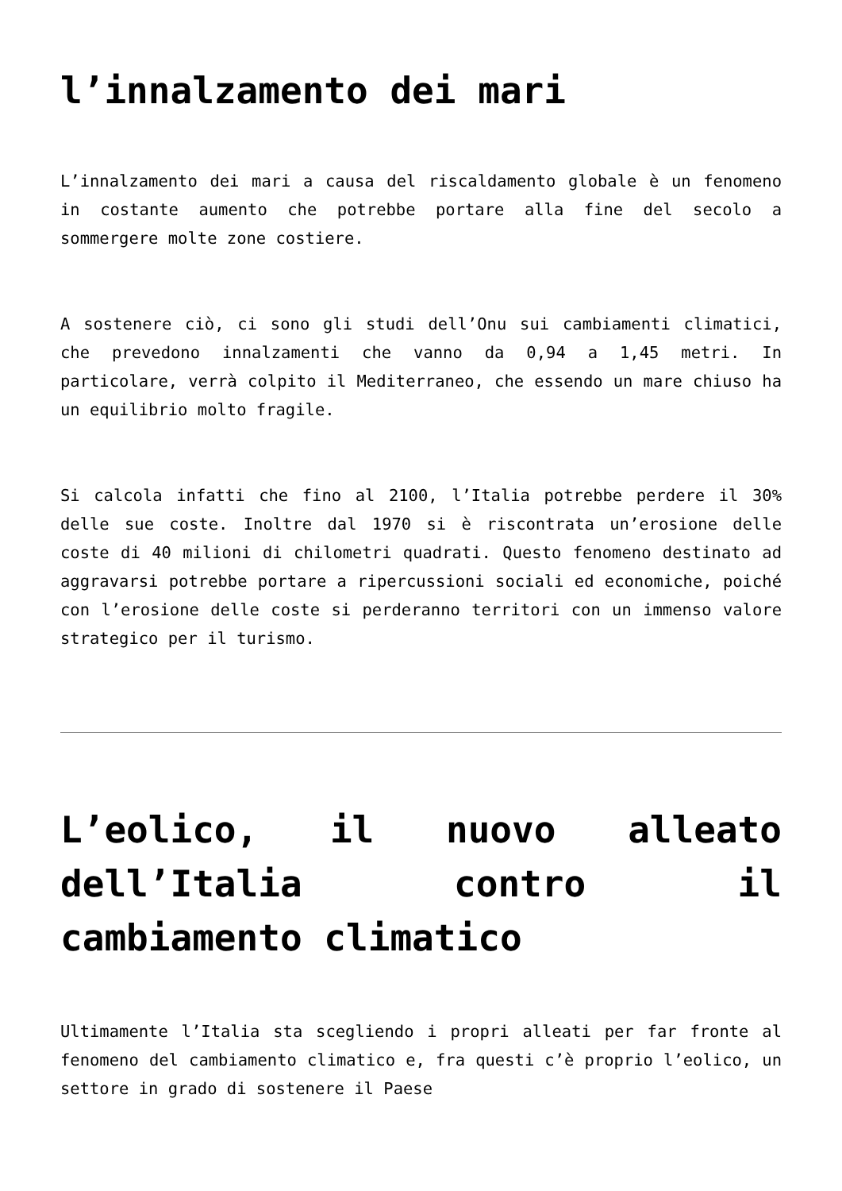l’innalzamento dei mari
L’innalzamento dei mari a causa del riscaldamento globale è un fenomeno in costante aumento che potrebbe portare alla fine del secolo a sommergere molte zone costiere.
A sostenere ciò, ci sono gli studi dell’Onu sui cambiamenti climatici, che prevedono innalzamenti che vanno da 0,94 a 1,45 metri. In particolare, verrà colpito il Mediterraneo, che essendo un mare chiuso ha un equilibrio molto fragile.
Si calcola infatti che fino al 2100, l’Italia potrebbe perdere il 30% delle sue coste. Inoltre dal 1970 si è riscontrata un’erosione delle coste di 40 milioni di chilometri quadrati. Questo fenomeno destinato ad aggravarsi potrebbe portare a ripercussioni sociali ed economiche, poiché con l’erosione delle coste si perderanno territori con un immenso valore strategico per il turismo.
L’eolico, il nuovo alleato dell’Italia contro il cambiamento climatico
Ultimamente l’Italia sta scegliendo i propri alleati per far fronte al fenomeno del cambiamento climatico e, fra questi c’è proprio l’eolico, un settore in grado di sostenere il Paese